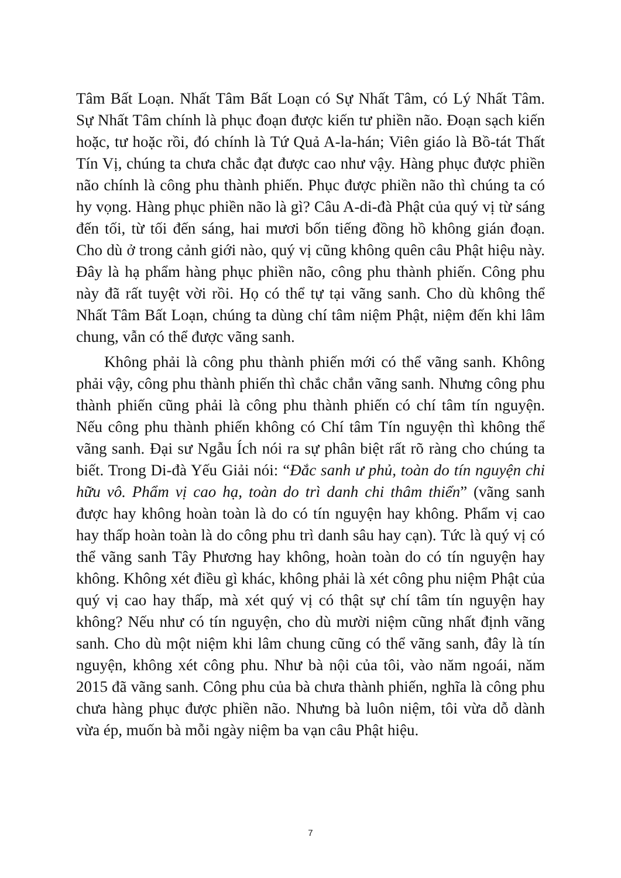Tâm Bất Loạn. Nhất Tâm Bất Loạn có Sự Nhất Tâm, có Lý Nhất Tâm. Sự Nhất Tâm chính là phục đoạn được kiến tư phiền não. Đoạn sạch kiến hoặc, tư hoặc rồi, đó chính là Tứ Quả A-la-hán; Viên giáo là Bồ-tát Thất Tín Vị, chúng ta chưa chắc đạt được cao như vậy. Hàng phục được phiền não chính là công phu thành phiến. Phục được phiền não thì chúng ta có hy vọng. Hàng phục phiền não là gì? Câu A-di-đà Phật của quý vị từ sáng đến tối, từ tối đến sáng, hai mươi bốn tiếng đồng hồ không gián đoạn. Cho dù ở trong cảnh giới nào, quý vị cũng không quên câu Phật hiệu này. Đây là hạ phẩm hàng phục phiền não, công phu thành phiến. Công phu này đã rất tuyệt vời rồi. Họ có thể tự tại vãng sanh. Cho dù không thể Nhất Tâm Bất Loạn, chúng ta dùng chí tâm niệm Phật, niệm đến khi lâm chung, vẫn có thể được vãng sanh.
Không phải là công phu thành phiến mới có thể vãng sanh. Không phải vậy, công phu thành phiến thì chắc chắn vãng sanh. Nhưng công phu thành phiến cũng phải là công phu thành phiến có chí tâm tín nguyện. Nếu công phu thành phiến không có Chí tâm Tín nguyện thì không thể vãng sanh. Đại sư Ngẫu Ích nói ra sự phân biệt rất rõ ràng cho chúng ta biết. Trong Di-đà Yếu Giải nói: “Đắc sanh ư phủ, toàn do tín nguyện chi hữu vô. Phẩm vị cao hạ, toàn do trì danh chi thâm thiển” (vãng sanh được hay không hoàn toàn là do có tín nguyện hay không. Phẩm vị cao hay thấp hoàn toàn là do công phu trì danh sâu hay cạn). Tức là quý vị có thể vãng sanh Tây Phương hay không, hoàn toàn do có tín nguyện hay không. Không xét điều gì khác, không phải là xét công phu niệm Phật của quý vị cao hay thấp, mà xét quý vị có thật sự chí tâm tín nguyện hay không? Nếu như có tín nguyện, cho dù mười niệm cũng nhất định vãng sanh. Cho dù một niệm khi lâm chung cũng có thể vãng sanh, đây là tín nguyện, không xét công phu. Như bà nội của tôi, vào năm ngoái, năm 2015 đã vãng sanh. Công phu của bà chưa thành phiến, nghĩa là công phu chưa hàng phục được phiền não. Nhưng bà luôn niệm, tôi vừa dỗ dành vừa ép, muốn bà mỗi ngày niệm ba vạn câu Phật hiệu.
7